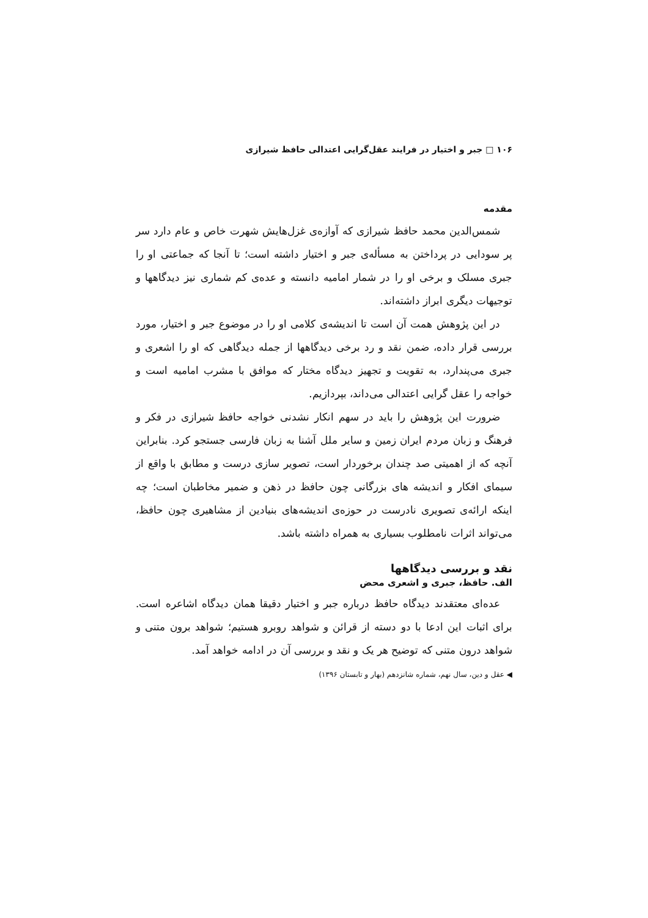۱۰۶ □ جبر و اختیار در فرایند عقل‌گرایی اعتدالی حافظ شیرازی
مقدمه
شمس‌الدین محمد حافظ شیرازی که آوازه‌ی غزل‌هایش شهرت خاص و عام دارد سر پر سودایی در پرداختن به مسأله‌ی جبر و اختیار داشته است؛ تا آنجا که جماعتی او را جبری مسلک و برخی او را در شمار امامیه دانسته و عده‌ی کم شماری نیز دیدگاهها و توجیهات دیگری ابراز داشته‌اند.
در این پژوهش همت آن است تا اندیشه‌ی کلامی او را در موضوع جبر و اختیار، مورد بررسی قرار داده، ضمن نقد و رد برخی دیدگاهها از جمله دیدگاهی که او را اشعری و جبری می‌پندارد، به تقویت و تجهیز دیدگاه مختار که موافق با مشرب امامیه است و خواجه را عقل گرایی اعتدالی می‌داند، بپردازیم.
ضرورت این پژوهش را باید در سهم انکار نشدنی خواجه حافظ شیرازی در فکر و فرهنگ و زبان مردم ایران زمین و سایر ملل آشنا به زبان فارسی جستجو کرد. بنابراین آنچه که از اهمیتی صد چندان برخوردار است، تصویر سازی درست و مطابق با واقع از سیمای افکار و اندیشه های بزرگانی چون حافظ در ذهن و ضمیر مخاطبان است؛ چه اینکه ارائه‌ی تصویری نادرست در حوزه‌ی اندیشه‌های بنیادین از مشاهیری چون حافظ، می‌تواند اثرات نامطلوب بسیاری به همراه داشته باشد.
نقد و بررسی دیدگاهها
الف. حافظ، جبری و اشعری محض
عده‌ای معتقدند دیدگاه حافظ درباره جبر و اختیار دقیقا همان دیدگاه اشاعره است. برای اثبات این ادعا با دو دسته از قرائن و شواهد روبرو هستیم؛ شواهد برون متنی و شواهد درون متنی که توضیح هر یک و نقد و بررسی آن در ادامه خواهد آمد.
◀ عقل و دین، سال نهم، شماره شانزدهم (بهار و تابستان ۱۳۹۶)